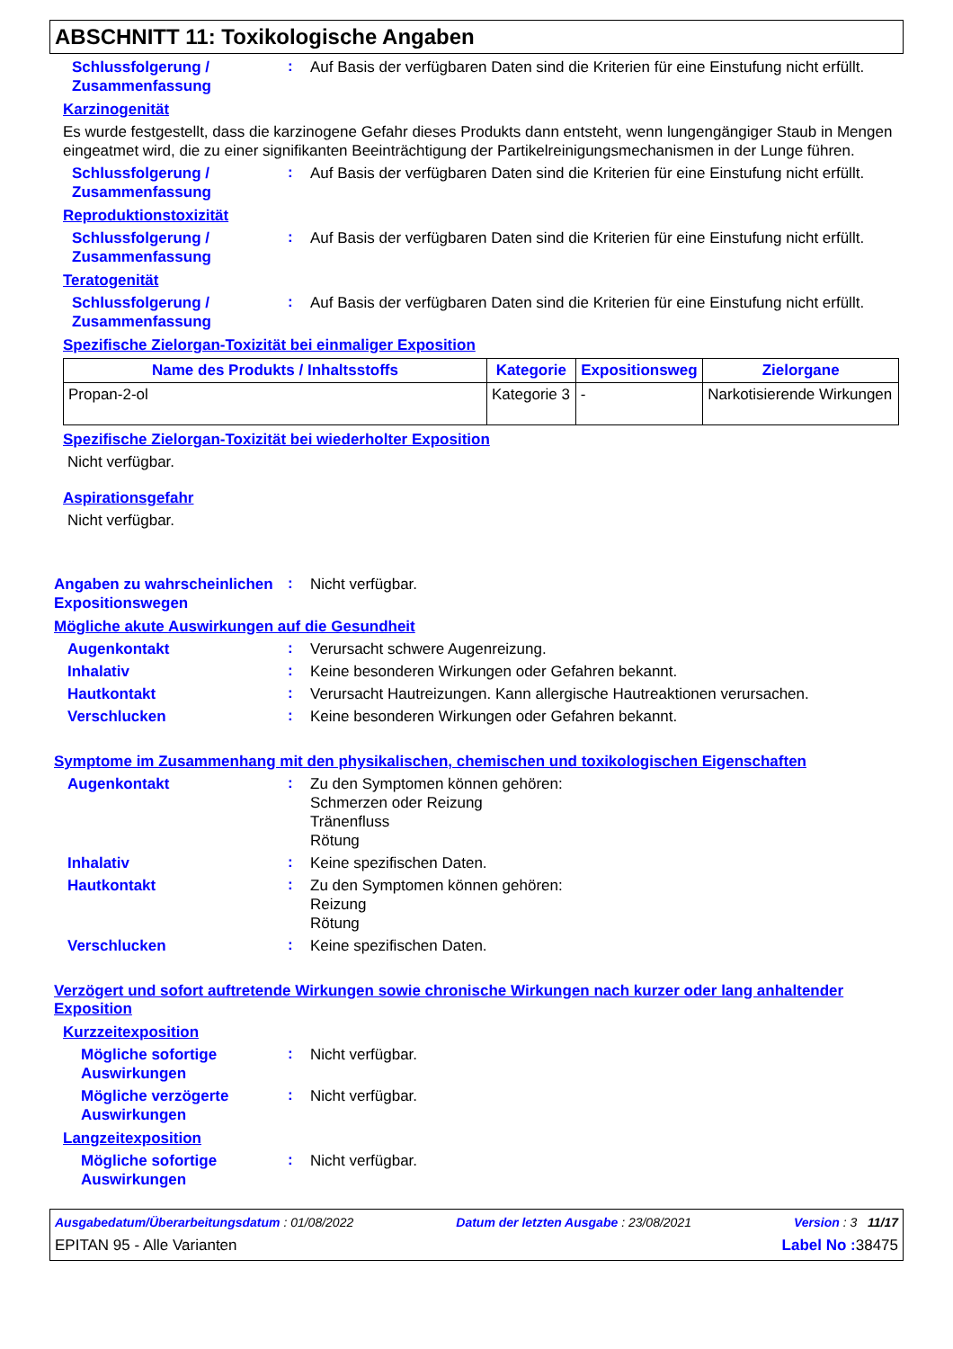ABSCHNITT 11: Toxikologische Angaben
Schlussfolgerung / Zusammenfassung
:
Auf Basis der verfügbaren Daten sind die Kriterien für eine Einstufung nicht erfüllt.
Karzinogenität
Es wurde festgestellt, dass die karzinogene Gefahr dieses Produkts dann entsteht, wenn lungengängiger Staub in Mengen eingeatmet wird, die zu einer signifikanten Beeinträchtigung der Partikelreinigungsmechanismen in der Lunge führen.
Schlussfolgerung / Zusammenfassung
:
Auf Basis der verfügbaren Daten sind die Kriterien für eine Einstufung nicht erfüllt.
Reproduktionstoxizität
Schlussfolgerung / Zusammenfassung
:
Auf Basis der verfügbaren Daten sind die Kriterien für eine Einstufung nicht erfüllt.
Teratogenität
Schlussfolgerung / Zusammenfassung
:
Auf Basis der verfügbaren Daten sind die Kriterien für eine Einstufung nicht erfüllt.
Spezifische Zielorgan-Toxizität bei einmaliger Exposition
| Name des Produkts / Inhaltsstoffs | Kategorie | Expositionsweg | Zielorgane |
| --- | --- | --- | --- |
| Propan-2-ol | Kategorie 3 | - | Narkotisierende Wirkungen |
Spezifische Zielorgan-Toxizität bei wiederholter Exposition
Nicht verfügbar.
Aspirationsgefahr
Nicht verfügbar.
Angaben zu wahrscheinlichen Expositionswegen
:
Nicht verfügbar.
Mögliche akute Auswirkungen auf die Gesundheit
Augenkontakt
:
Verursacht schwere Augenreizung.
Inhalativ
:
Keine besonderen Wirkungen oder Gefahren bekannt.
Hautkontakt
:
Verursacht Hautreizungen. Kann allergische Hautreaktionen verursachen.
Verschlucken
:
Keine besonderen Wirkungen oder Gefahren bekannt.
Symptome im Zusammenhang mit den physikalischen, chemischen und toxikologischen Eigenschaften
Augenkontakt
:
Zu den Symptomen können gehören:
Schmerzen oder Reizung
Tränenfluss
Rötung
Inhalativ
:
Keine spezifischen Daten.
Hautkontakt
:
Zu den Symptomen können gehören:
Reizung
Rötung
Verschlucken
:
Keine spezifischen Daten.
Verzögert und sofort auftretende Wirkungen sowie chronische Wirkungen nach kurzer oder lang anhaltender Exposition
Kurzzeitexposition
Mögliche sofortige Auswirkungen
:
Nicht verfügbar.
Mögliche verzögerte Auswirkungen
:
Nicht verfügbar.
Langzeitexposition
Mögliche sofortige Auswirkungen
:
Nicht verfügbar.
Ausgabedatum/Überarbeitungsdatum : 01/08/2022 Datum der letzten Ausgabe : 23/08/2021 Version : 3 11/17
EPITAN 95 - Alle Varianten Label No : 38475